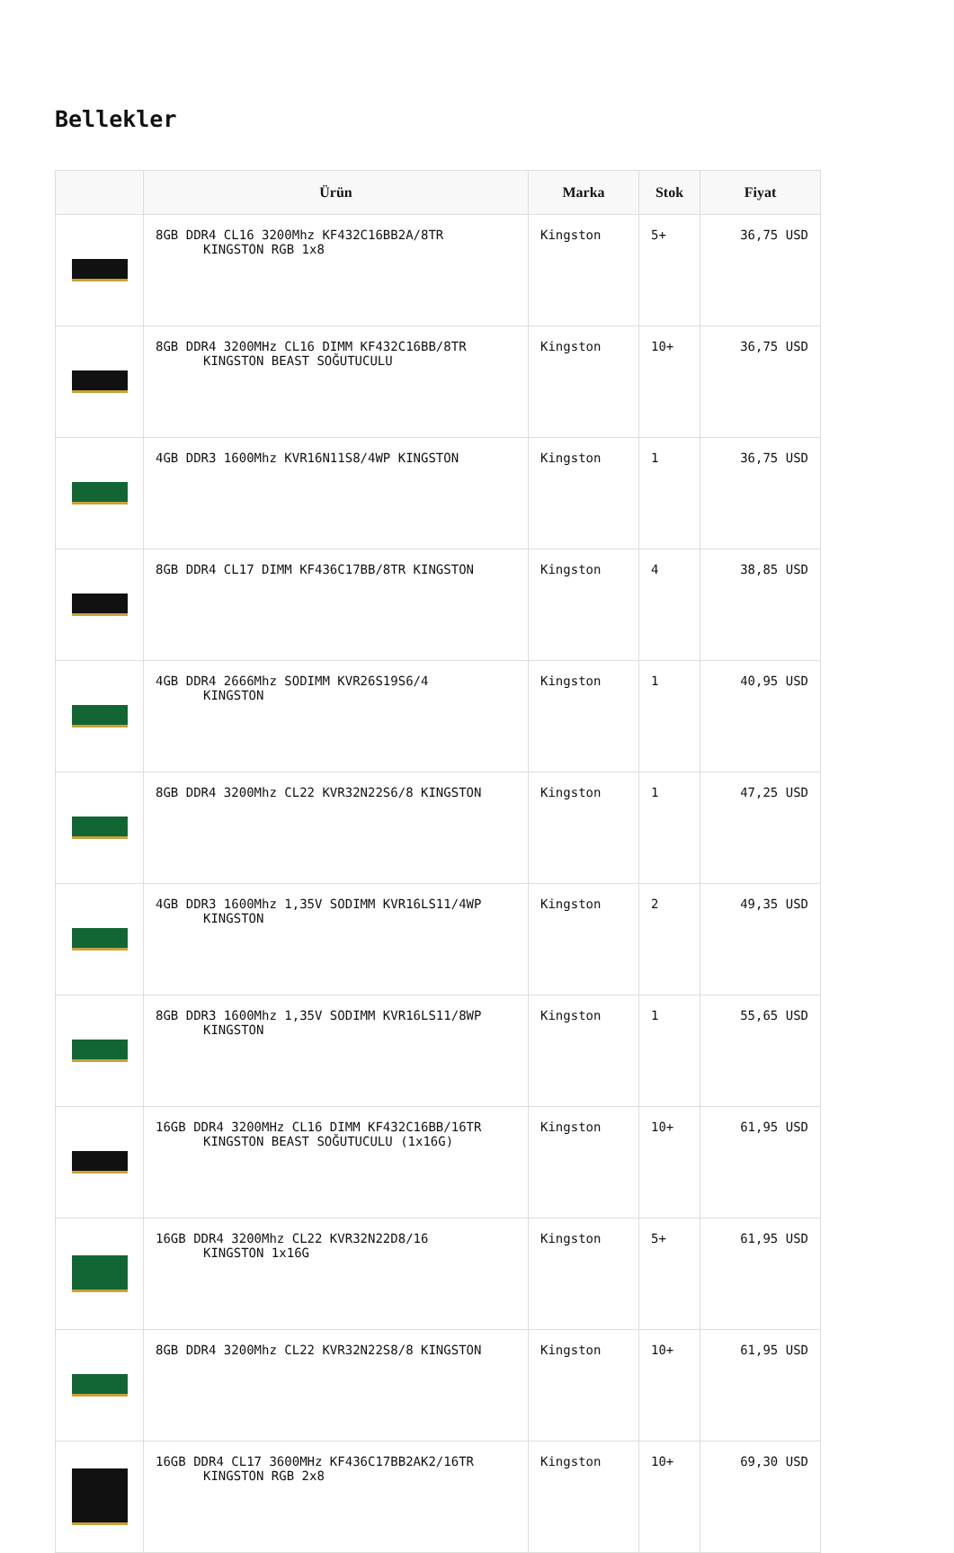Bellekler
| | Ürün | Marka | Stok | Fiyat |
| --- | --- | --- | --- | --- |
| | 8GB DDR4 CL16 3200Mhz KF432C16BB2A/8TR KINGSTON RGB 1x8 | Kingston | 5+ | 36,75 USD |
| | 8GB DDR4 3200MHz CL16 DIMM KF432C16BB/8TR KINGSTON BEAST SOĞUTUCULU | Kingston | 10+ | 36,75 USD |
| | 4GB DDR3 1600Mhz KVR16N11S8/4WP KINGSTON | Kingston | 1 | 36,75 USD |
| | 8GB DDR4 CL17 DIMM KF436C17BB/8TR KINGSTON | Kingston | 4 | 38,85 USD |
| | 4GB DDR4 2666Mhz SODIMM KVR26S19S6/4 KINGSTON | Kingston | 1 | 40,95 USD |
| | 8GB DDR4 3200Mhz CL22 KVR32N22S6/8 KINGSTON | Kingston | 1 | 47,25 USD |
| | 4GB DDR3 1600Mhz 1,35V SODIMM KVR16LS11/4WP KINGSTON | Kingston | 2 | 49,35 USD |
| | 8GB DDR3 1600Mhz 1,35V SODIMM KVR16LS11/8WP KINGSTON | Kingston | 1 | 55,65 USD |
| | 16GB DDR4 3200MHz CL16 DIMM KF432C16BB/16TR KINGSTON BEAST SOĞUTUCULU (1x16G) | Kingston | 10+ | 61,95 USD |
| | 16GB DDR4 3200Mhz CL22 KVR32N22D8/16 KINGSTON 1x16G | Kingston | 5+ | 61,95 USD |
| | 8GB DDR4 3200Mhz CL22 KVR32N22S8/8 KINGSTON | Kingston | 10+ | 61,95 USD |
| | 16GB DDR4 CL17 3600MHz KF436C17BB2AK2/16TR KINGSTON RGB 2x8 | Kingston | 10+ | 69,30 USD |